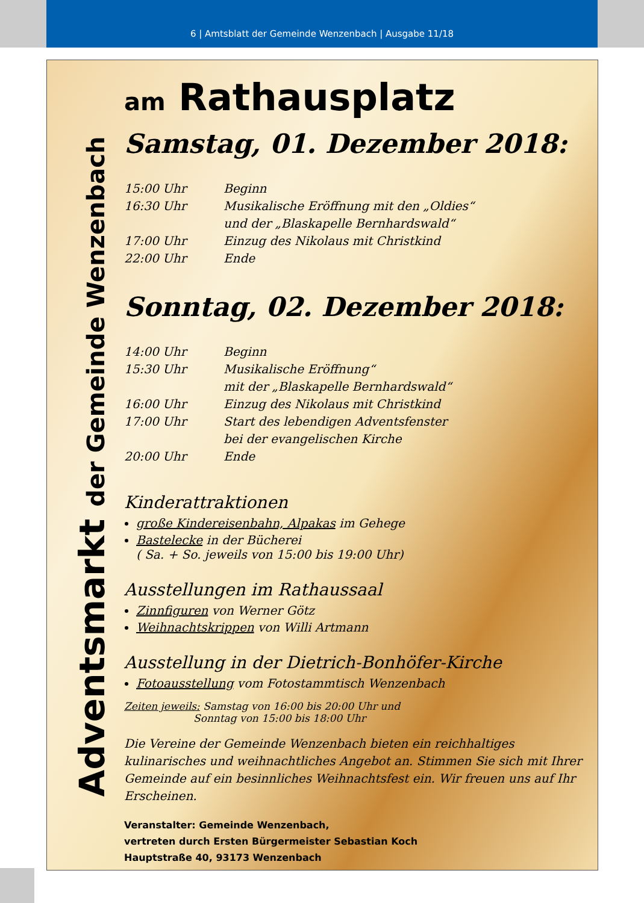6 | Amtsblatt der Gemeinde Wenzenbach | Ausgabe 11/18
Adventsmarkt der Gemeinde Wenzenbach
am Rathausplatz
Samstag, 01. Dezember 2018:
15:00 Uhr Beginn
16:30 Uhr Musikalische Eröffnung mit den „Oldies“
und der „Blaskapelle Bernhardswald“
17:00 Uhr Einzug des Nikolaus mit Christkind
22:00 Uhr Ende
Sonntag, 02. Dezember 2018:
14:00 Uhr Beginn
15:30 Uhr Musikalische Eröffnung“
mit der „Blaskapelle Bernhardswald“
16:00 Uhr Einzug des Nikolaus mit Christkind
17:00 Uhr Start des lebendigen Adventsfenster
bei der evangelischen Kirche
20:00 Uhr Ende
Kinderattraktionen
große Kindereisenbahn, Alpakas im Gehege
Bastelecke in der Bücherei
( Sa. + So. jeweils von 15:00 bis 19:00 Uhr)
Ausstellungen im Rathaussaal
Zinnfiguren von Werner Götz
Weihnachtskrippen von Willi Artmann
Ausstellung in der Dietrich-Bonhöfer-Kirche
Fotoausstellung vom Fotostammtisch Wenzenbach
Zeiten jeweils: Samstag von 16:00 bis 20:00 Uhr und
Sonntag von 15:00 bis 18:00 Uhr
Die Vereine der Gemeinde Wenzenbach bieten ein reichhaltiges kulinarisches und weihnachtliches Angebot an. Stimmen Sie sich mit Ihrer Gemeinde auf ein besinnliches Weihnachtsfest ein. Wir freuen uns auf Ihr Erscheinen.
Veranstalter: Gemeinde Wenzenbach,
vertreten durch Ersten Bürgermeister Sebastian Koch
Hauptstraße 40, 93173 Wenzenbach